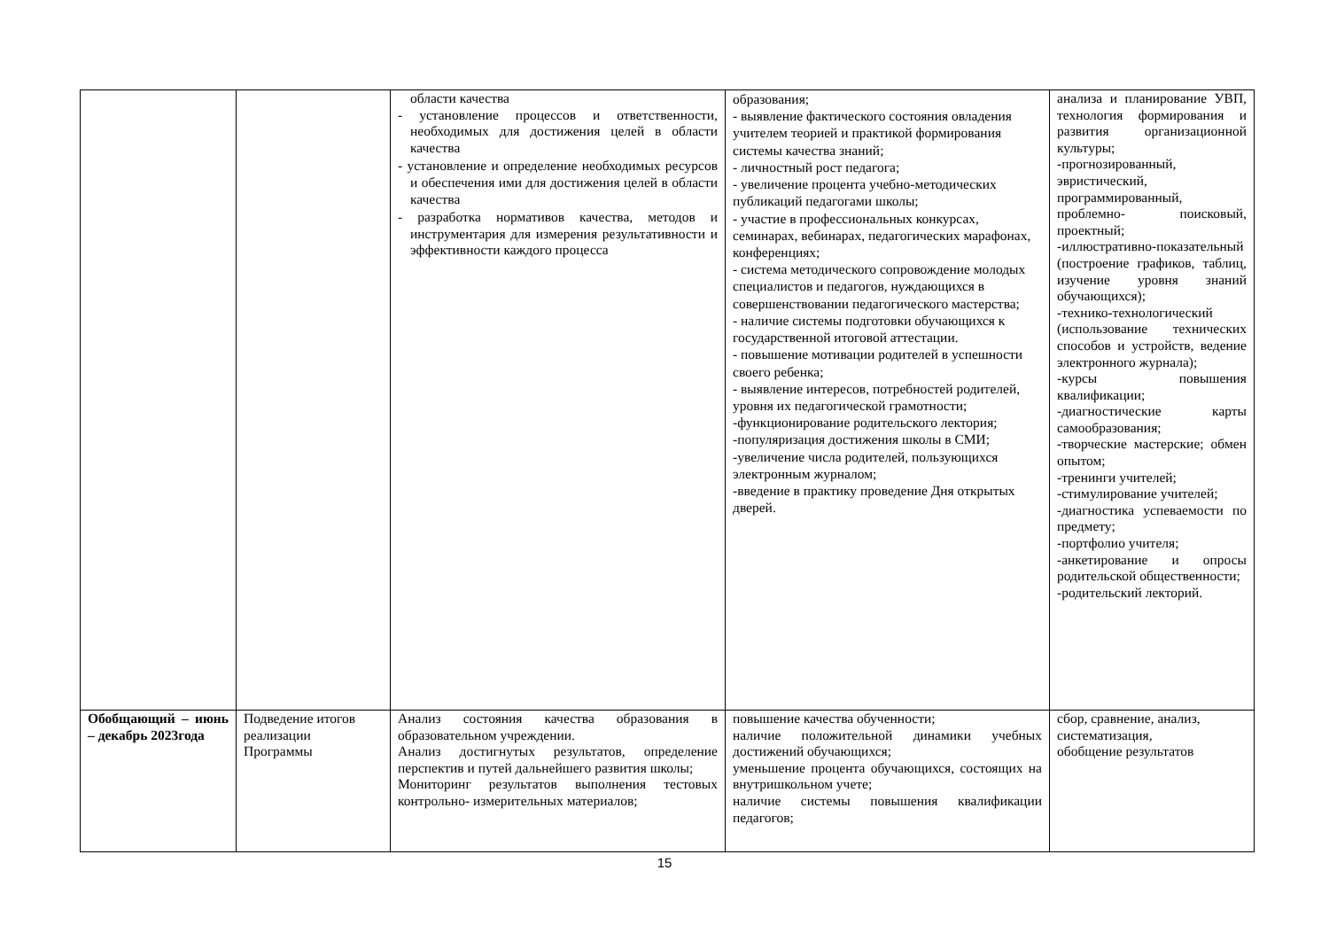| | | области качества - установление процессов и ответственности, необходимых для достижения целей в области качества - установление и определение необходимых ресурсов и обеспечения ими для достижения целей в области качества - разработка нормативов качества, методов и инструментария для измерения результативности и эффективности каждого процесса | образования; - выявление фактического состояния овладения учителем теорией и практикой формирования системы качества знаний; - личностный рост педагога; - увеличение процента учебно-методических публикаций педагогами школы; - участие в профессиональных конкурсах, семинарах, вебинарах, педагогических марафонах, конференциях; - система методического сопровождение молодых специалистов и педагогов, нуждающихся в совершенствовании педагогического мастерства; - наличие системы подготовки обучающихся к государственной итоговой аттестации. - повышение мотивации родителей в успешности своего ребенка; - выявление интересов, потребностей родителей, уровня их педагогической грамотности; -функционирование родительского лектория; -популяризация достижения школы в СМИ; -увеличение числа родителей, пользующихся электронным журналом; -введение в практику проведение Дня открытых дверей. | анализа и планирование УВП, технология формирования и развития организационной культуры; -прогнозированный, эвристический, программированный, проблемно- поисковый, проектный; -иллюстративно-показательный (построение графиков, таблиц, изучение уровня знаний обучающихся); -технико-технологический (использование технических способов и устройств, ведение электронного журнала); -курсы повышения квалификации; -диагностические карты самообразования; -творческие мастерские; обмен опытом; -тренинги учителей; -стимулирование учителей; -диагностика успеваемости по предмету; -портфолио учителя; -анкетирование и опросы родительской общественности; -родительский лекторий. |
| Обобщающий – июнь – декабрь 2023года | Подведение итогов реализации Программы | Анализ состояния качества образования в образовательном учреждении. Анализ достигнутых результатов, определение перспектив и путей дальнейшего развития школы; Мониторинг результатов выполнения тестовых контрольно- измерительных материалов; | повышение качества обученности; наличие положительной динамики учебных достижений обучающихся; уменьшение процента обучающихся, состоящих на внутришкольном учете; наличие системы повышения квалификации педагогов; | сбор, сравнение, анализ, систематизация, обобщение результатов |
15